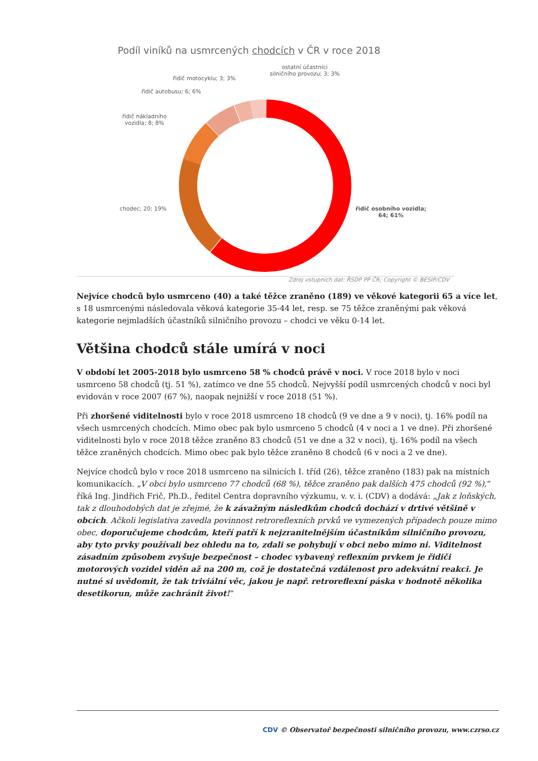Podíl viníků na usmrcených chodcích v ČR v roce 2018
ostatní účastníci silničního provozu; 3; 3%
řidič motocyklu; 3; 3%
řidič autobusu; 6; 6%
řidič nákladního
vozidla; 8; 8%
chodec; 20; 19%
řidič osobního vozidla;
64; 61%
Zdroj vstupních dat: ŘSDP PP ČR; Copyright © BESIP/CDV
Nejvíce chodců bylo usmrceno (40) a také těžce zraněno (189) ve věkové kategorii 65 a více let, s 18 usmrcenými následovala věková kategorie 35-44 let, resp. se 75 těžce zraněnými pak věková kategorie nejmladších účastníků silničního provozu – chodci ve věku 0-14 let.
Většina chodců stále umírá v noci
V období let 2005-2018 bylo usmrceno 58 % chodců právě v noci. V roce 2018 bylo v noci usmrceno 58 chodců (tj. 51 %), zatímco ve dne 55 chodců. Nejvyšší podíl usmrcených chodců v noci byl evidován v roce 2007 (67 %), naopak nejnižší v roce 2018 (51 %).
Při zhoršené viditelnosti bylo v roce 2018 usmrceno 18 chodců (9 ve dne a 9 v noci), tj. 16% podíl na všech usmrcených chodcích. Mimo obec pak bylo usmrceno 5 chodců (4 v noci a 1 ve dne). Při zhoršené viditelnosti bylo v roce 2018 těžce zraněno 83 chodců (51 ve dne a 32 v noci), tj. 16% podíl na všech těžce zraněných chodcích. Mimo obec pak bylo těžce zraněno 8 chodců (6 v noci a 2 ve dne).
Nejvíce chodců bylo v roce 2018 usmrceno na silnicích I. tříd (26), těžce zraněno (183) pak na místních komunikacích. „V obci bylo usmrceno 77 chodců (68 %), těžce zraněno pak dalších 475 chodců (92 %),“ říká Ing. Jindřich Frič, Ph.D., ředitel Centra dopravního výzkumu, v. v. i. (CDV) a dodává: „Jak z loňských, tak z dlouhodobých dat je zřejmé, že k závažným následkům chodců dochází v drtivé většině v obcích. Ačkoli legislativa zavedla povinnost retroreflexních prvků ve vymezených případech pouze mimo obec, doporučujeme chodcům, kteří patří k nejzranitelnějším účastníkům silničního provozu, aby tyto prvky používali bez ohledu na to, zdali se pohybují v obci nebo mimo ni. Viditelnost zásadním způsobem zvyšuje bezpečnost – chodec vybavený reflexním prvkem je řidiči motorových vozidel viděn až na 200 m, což je dostatečná vzdálenost pro adekvátní reakci. Je nutné si uvědomit, že tak triviální věc, jakou je např. retroreflexní páska v hodnotě několika desetikorun, může zachránit život!“
CDV © Observatoř bezpečnosti silničního provozu, www.czrso.cz